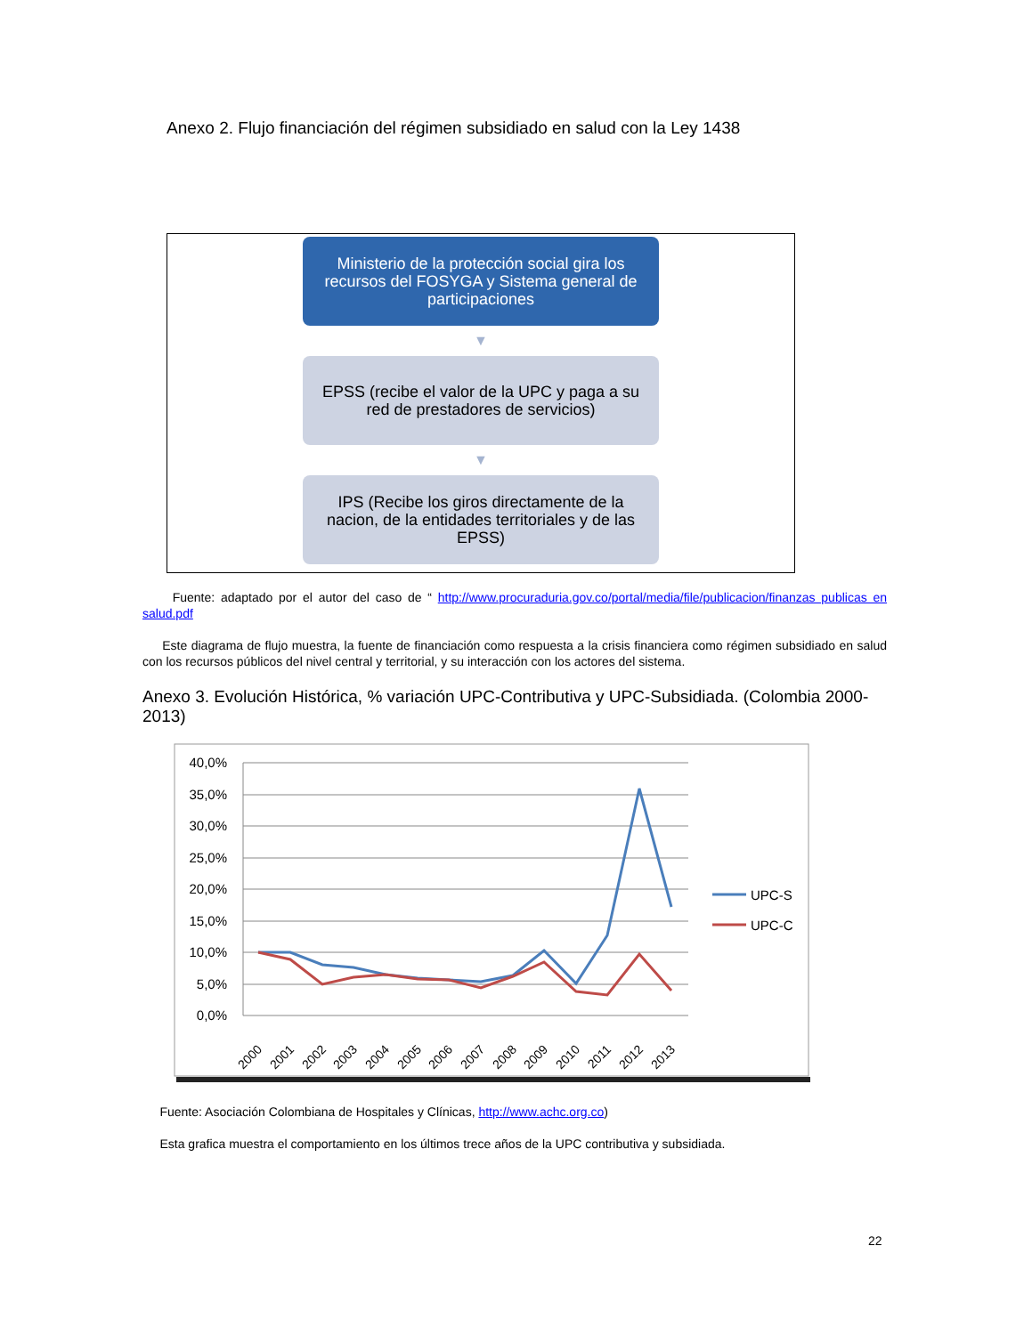Anexo 2. Flujo financiación del régimen subsidiado en salud con la Ley 1438
Ministerio de la protección social gira los recursos del FOSYGA y Sistema general de participaciones
▼
EPSS (recibe el valor de la UPC y paga a su red de prestadores de servicios)
▼
IPS (Recibe los giros directamente de la nacion, de la entidades territoriales y de las EPSS)
Fuente: adaptado por el autor del caso de “ http://www.procuraduria.gov.co/portal/media/file/publicacion/finanzas publicas en salud.pdf
Este diagrama de flujo muestra, la fuente de financiación como respuesta a la crisis financiera como régimen subsidiado en salud con los recursos públicos del nivel central y territorial, y su interacción con los actores del sistema.
Anexo 3. Evolución Histórica, % variación UPC-Contributiva y UPC-Subsidiada. (Colombia 2000-2013)
40,0%
35,0%
30,0%
25,0%
20,0%
15,0%
10,0%
5,0%
0,0%
2000
2001
2002
2003
2004
2005
2006
2007
2008
2009
2010
2011
2012
2013
UPC-S
UPC-C
Fuente: Asociación Colombiana de Hospitales y Clínicas, http://www.achc.org.co)
Esta grafica muestra el comportamiento en los últimos trece años de la UPC contributiva y subsidiada.
22